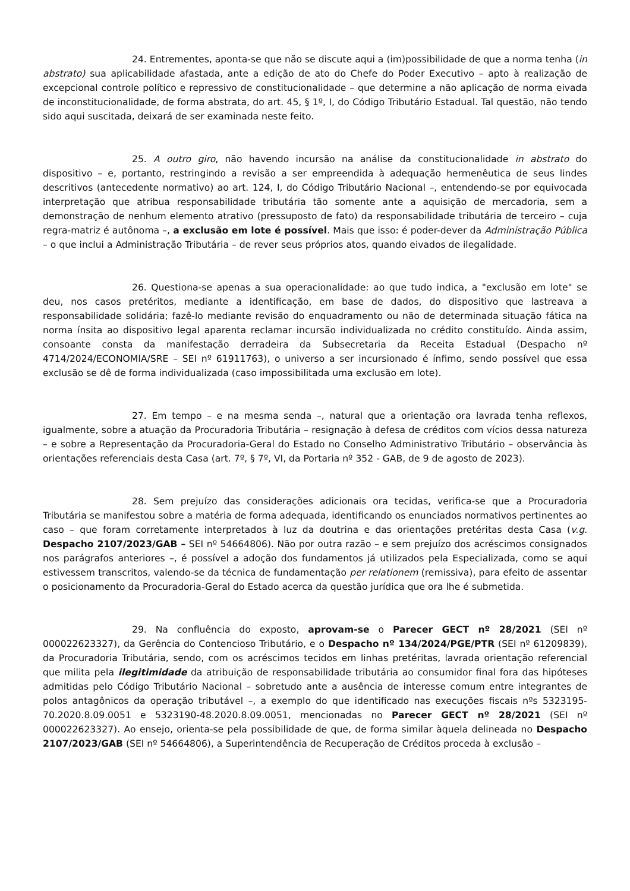24. Entrementes, aponta-se que não se discute aqui a (im)possibilidade de que a norma tenha (in abstrato) sua aplicabilidade afastada, ante a edição de ato do Chefe do Poder Executivo – apto à realização de excepcional controle político e repressivo de constitucionalidade – que determine a não aplicação de norma eivada de inconstitucionalidade, de forma abstrata, do art. 45, § 1º, I, do Código Tributário Estadual. Tal questão, não tendo sido aqui suscitada, deixará de ser examinada neste feito.
25. A outro giro, não havendo incursão na análise da constitucionalidade in abstrato do dispositivo – e, portanto, restringindo a revisão a ser empreendida à adequação hermenêutica de seus lindes descritivos (antecedente normativo) ao art. 124, I, do Código Tributário Nacional –, entendendo-se por equivocada interpretação que atribua responsabilidade tributária tão somente ante a aquisição de mercadoria, sem a demonstração de nenhum elemento atrativo (pressuposto de fato) da responsabilidade tributária de terceiro – cuja regra-matriz é autônoma –, a exclusão em lote é possível. Mais que isso: é poder-dever da Administração Pública – o que inclui a Administração Tributária – de rever seus próprios atos, quando eivados de ilegalidade.
26. Questiona-se apenas a sua operacionalidade: ao que tudo indica, a "exclusão em lote" se deu, nos casos pretéritos, mediante a identificação, em base de dados, do dispositivo que lastreava a responsabilidade solidária; fazê-lo mediante revisão do enquadramento ou não de determinada situação fática na norma ínsita ao dispositivo legal aparenta reclamar incursão individualizada no crédito constituído. Ainda assim, consoante consta da manifestação derradeira da Subsecretaria da Receita Estadual (Despacho nº 4714/2024/ECONOMIA/SRE – SEI nº 61911763), o universo a ser incursionado é ínfimo, sendo possível que essa exclusão se dê de forma individualizada (caso impossibilitada uma exclusão em lote).
27. Em tempo – e na mesma senda –, natural que a orientação ora lavrada tenha reflexos, igualmente, sobre a atuação da Procuradoria Tributária – resignação à defesa de créditos com vícios dessa natureza – e sobre a Representação da Procuradoria-Geral do Estado no Conselho Administrativo Tributário – observância às orientações referenciais desta Casa (art. 7º, § 7º, VI, da Portaria nº 352 - GAB, de 9 de agosto de 2023).
28. Sem prejuízo das considerações adicionais ora tecidas, verifica-se que a Procuradoria Tributária se manifestou sobre a matéria de forma adequada, identificando os enunciados normativos pertinentes ao caso – que foram corretamente interpretados à luz da doutrina e das orientações pretéritas desta Casa (v.g. Despacho 2107/2023/GAB – SEI nº 54664806). Não por outra razão – e sem prejuízo dos acréscimos consignados nos parágrafos anteriores –, é possível a adoção dos fundamentos já utilizados pela Especializada, como se aqui estivessem transcritos, valendo-se da técnica de fundamentação per relationem (remissiva), para efeito de assentar o posicionamento da Procuradoria-Geral do Estado acerca da questão jurídica que ora lhe é submetida.
29. Na confluência do exposto, aprovam-se o Parecer GECT nº 28/2021 (SEI nº 000022623327), da Gerência do Contencioso Tributário, e o Despacho nº 134/2024/PGE/PTR (SEI nº 61209839), da Procuradoria Tributária, sendo, com os acréscimos tecidos em linhas pretéritas, lavrada orientação referencial que milita pela ilegitimidade da atribuição de responsabilidade tributária ao consumidor final fora das hipóteses admitidas pelo Código Tributário Nacional – sobretudo ante a ausência de interesse comum entre integrantes de polos antagônicos da operação tributável –, a exemplo do que identificado nas execuções fiscais nºs 5323195-70.2020.8.09.0051 e 5323190-48.2020.8.09.0051, mencionadas no Parecer GECT nº 28/2021 (SEI nº 000022623327). Ao ensejo, orienta-se pela possibilidade de que, de forma similar àquela delineada no Despacho 2107/2023/GAB (SEI nº 54664806), a Superintendência de Recuperação de Créditos proceda à exclusão –